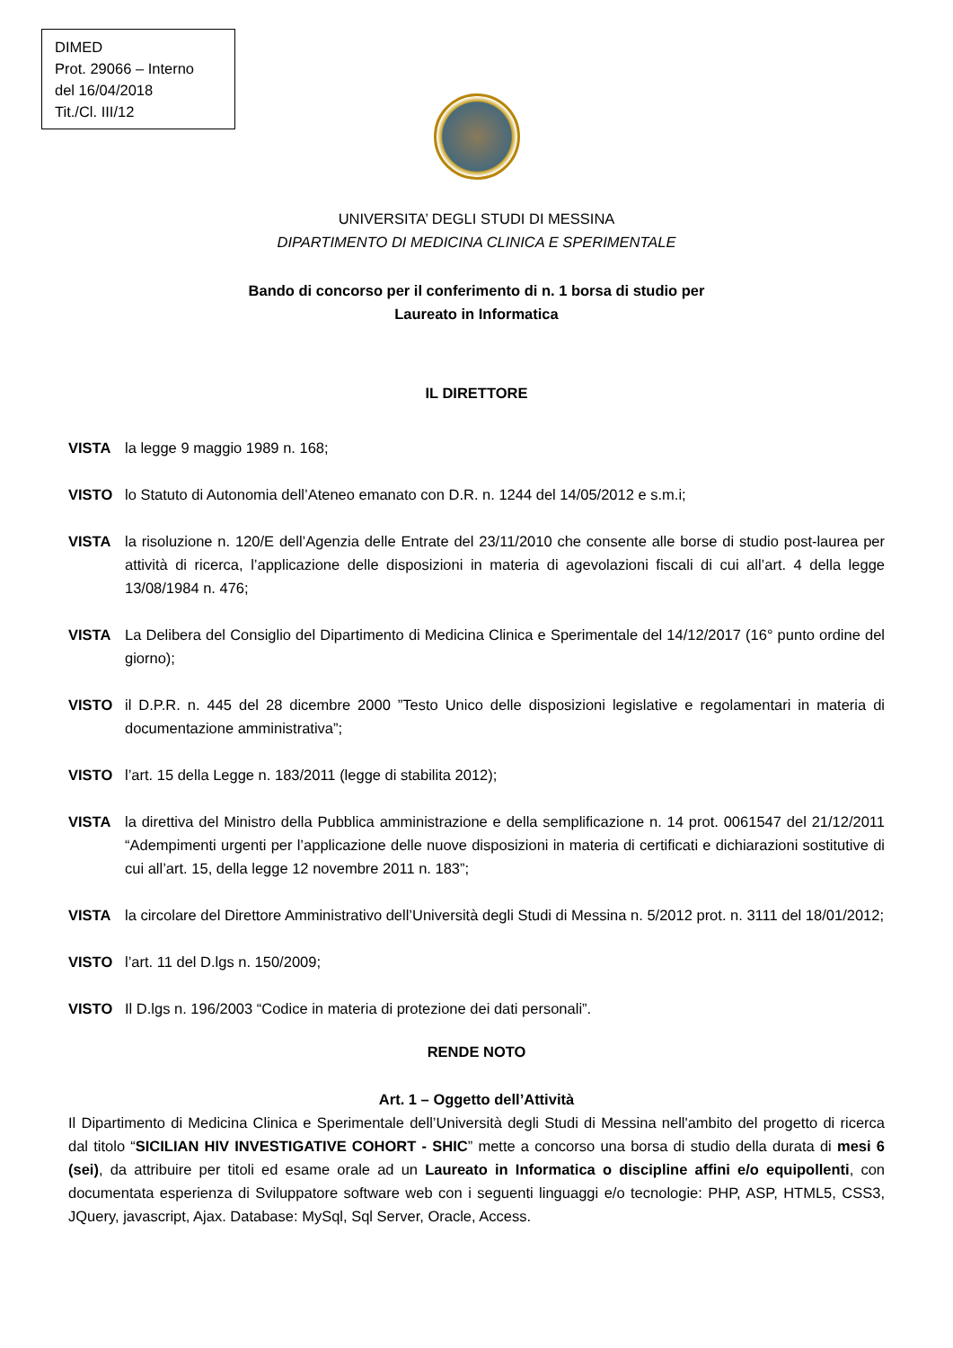DIMED
Prot. 29066 – Interno
del 16/04/2018
Tit./Cl. III/12
UNIVERSITA’ DEGLI STUDI DI MESSINA
DIPARTIMENTO DI MEDICINA CLINICA E SPERIMENTALE
Bando di concorso per il conferimento di n. 1 borsa di studio per
Laureato in Informatica
IL DIRETTORE
VISTA la legge 9 maggio 1989 n. 168;
VISTO lo Statuto di Autonomia dell’Ateneo emanato con D.R. n. 1244 del 14/05/2012 e s.m.i;
VISTA la risoluzione n. 120/E dell’Agenzia delle Entrate del 23/11/2010 che consente alle borse di studio post-laurea per attività di ricerca, l’applicazione delle disposizioni in materia di agevolazioni fiscali di cui all’art. 4 della legge 13/08/1984 n. 476;
VISTA La Delibera del Consiglio del Dipartimento di Medicina Clinica e Sperimentale del 14/12/2017 (16° punto ordine del giorno);
VISTO il D.P.R. n. 445 del 28 dicembre 2000 ”Testo Unico delle disposizioni legislative e regolamentari in materia di documentazione amministrativa”;
VISTO l’art. 15 della Legge n. 183/2011 (legge di stabilita 2012);
VISTA la direttiva del Ministro della Pubblica amministrazione e della semplificazione n. 14 prot. 0061547 del 21/12/2011 “Adempimenti urgenti per l’applicazione delle nuove disposizioni in materia di certificati e dichiarazioni sostitutive di cui all’art. 15, della legge 12 novembre 2011 n. 183”;
VISTA la circolare del Direttore Amministrativo dell’Università degli Studi di Messina n. 5/2012 prot. n. 3111 del 18/01/2012;
VISTO l’art. 11 del D.lgs n. 150/2009;
VISTO Il D.lgs n. 196/2003 “Codice in materia di protezione dei dati personali”.
RENDE NOTO
Art. 1 – Oggetto dell’Attività
Il Dipartimento di Medicina Clinica e Sperimentale dell’Università degli Studi di Messina nell'ambito del progetto di ricerca dal titolo “SICILIAN HIV INVESTIGATIVE COHORT - SHIC” mette a concorso una borsa di studio della durata di mesi 6 (sei), da attribuire per titoli ed esame orale ad un Laureato in Informatica o discipline affini e/o equipollenti, con documentata esperienza di Sviluppatore software web con i seguenti linguaggi e/o tecnologie: PHP, ASP, HTML5, CSS3, JQuery, javascript, Ajax. Database: MySql, Sql Server, Oracle, Access.